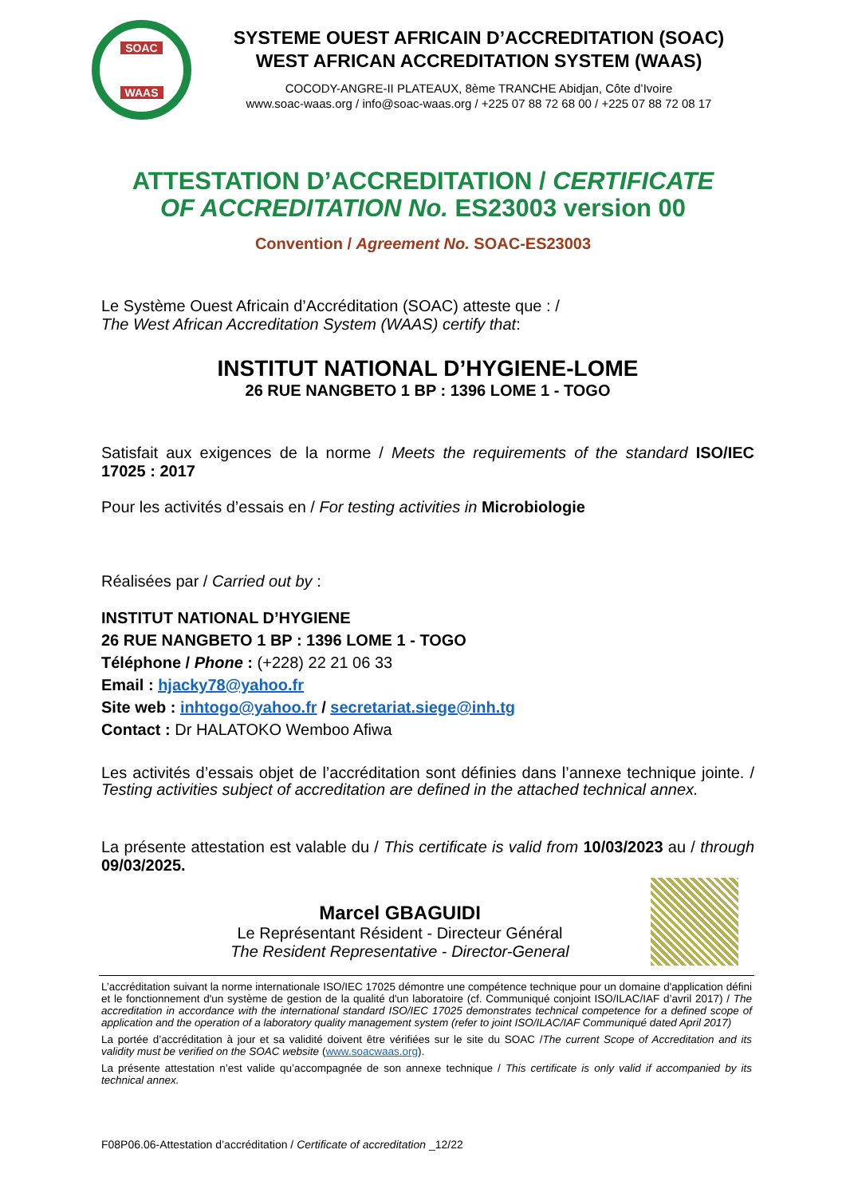SOAC
WAAS
SYSTEME OUEST AFRICAIN D’ACCREDITATION (SOAC)
WEST AFRICAN ACCREDITATION SYSTEM (WAAS)
COCODY-ANGRE-II PLATEAUX, 8ème TRANCHE Abidjan, Côte d’Ivoire
www.soac-waas.org / info@soac-waas.org / +225 07 88 72 68 00 / +225 07 88 72 08 17
ATTESTATION D’ACCREDITATION / CERTIFICATE
OF ACCREDITATION No. ES23003 version 00
Convention / Agreement No. SOAC-ES23003
Le Système Ouest Africain d’Accréditation (SOAC) atteste que : /
The West African Accreditation System (WAAS) certify that:
INSTITUT NATIONAL D’HYGIENE-LOME
26 RUE NANGBETO 1 BP : 1396 LOME 1 - TOGO
Satisfait aux exigences de la norme / Meets the requirements of the standard ISO/IEC 17025 : 2017
Pour les activités d’essais en / For testing activities in Microbiologie
Réalisées par / Carried out by :
INSTITUT NATIONAL D’HYGIENE
26 RUE NANGBETO 1 BP : 1396 LOME 1 - TOGO
Téléphone / Phone : (+228) 22 21 06 33
Email : hjacky78@yahoo.fr
Site web : inhtogo@yahoo.fr / secretariat.siege@inh.tg
Contact : Dr HALATOKO Wemboo Afiwa
Les activités d’essais objet de l’accréditation sont définies dans l’annexe technique jointe. / Testing activities subject of accreditation are defined in the attached technical annex.
La présente attestation est valable du / This certificate is valid from 10/03/2023 au / through 09/03/2025.
Marcel GBAGUIDI
Le Représentant Résident - Directeur Général
The Resident Representative - Director-General
L’accréditation suivant la norme internationale ISO/IEC 17025 démontre une compétence technique pour un domaine d'application défini et le fonctionnement d'un système de gestion de la qualité d'un laboratoire (cf. Communiqué conjoint ISO/ILAC/IAF d’avril 2017) / The accreditation in accordance with the international standard ISO/IEC 17025 demonstrates technical competence for a defined scope of application and the operation of a laboratory quality management system (refer to joint ISO/ILAC/IAF Communiqué dated April 2017)
La portée d’accréditation à jour et sa validité doivent être vérifiées sur le site du SOAC /The current Scope of Accreditation and its validity must be verified on the SOAC website (www.soacwaas.org).
La présente attestation n’est valide qu’accompagnée de son annexe technique / This certificate is only valid if accompanied by its technical annex.
F08P06.06-Attestation d’accréditation / Certificate of accreditation _12/22